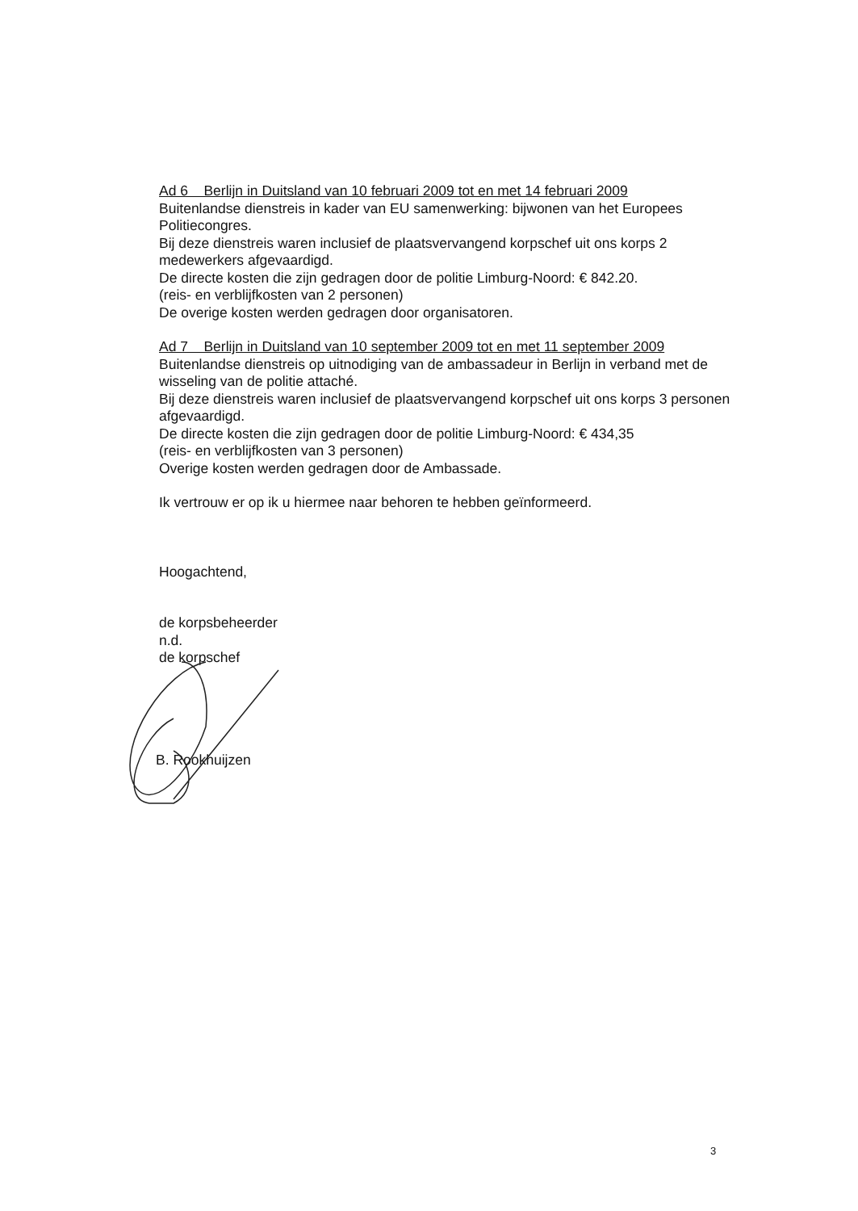Ad 6 Berlijn in Duitsland van 10 februari 2009 tot en met 14 februari 2009
Buitenlandse dienstreis in kader van EU samenwerking: bijwonen van het Europees Politiecongres.
Bij deze dienstreis waren inclusief de plaatsvervangend korpschef uit ons korps 2 medewerkers afgevaardigd.
De directe kosten die zijn gedragen door de politie Limburg-Noord: € 842.20.
(reis- en verblijfkosten van 2 personen)
De overige kosten werden gedragen door organisatoren.
Ad 7 Berlijn in Duitsland van 10 september 2009 tot en met 11 september 2009
Buitenlandse dienstreis op uitnodiging van de ambassadeur in Berlijn in verband met de wisseling van de politie attaché.
Bij deze dienstreis waren inclusief de plaatsvervangend korpschef uit ons korps 3 personen afgevaardigd.
De directe kosten die zijn gedragen door de politie Limburg-Noord: € 434,35
(reis- en verblijfkosten van 3 personen)
Overige kosten werden gedragen door de Ambassade.
Ik vertrouw er op ik u hiermee naar behoren te hebben geïnformeerd.
Hoogachtend,
de korpsbeheerder
n.d.
de korpschef
B. Rookhuijzen
3